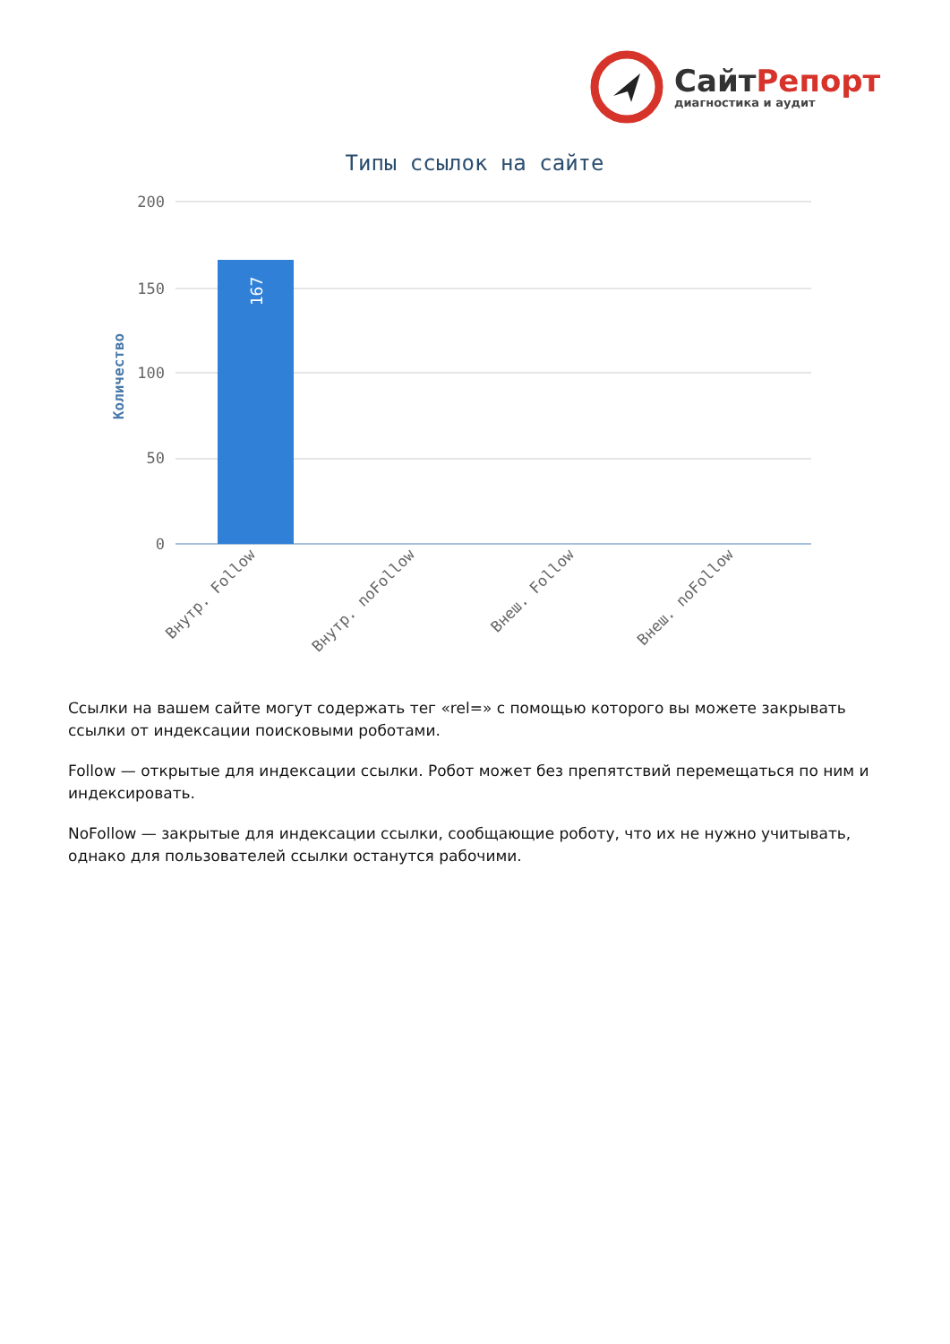СайтРепорт
диагностика и аудит
Типы ссылок на сайте
200
150
100
50
0
Количество
167
Внутр. Follow
Внутр. noFollow
Внеш. Follow
Внеш. noFollow
Ссылки на вашем сайте могут содержать тег «rel=» с помощью которого вы можете закрывать ссылки от индексации поисковыми роботами.
Follow — открытые для индексации ссылки. Робот может без препятствий перемещаться по ним и индексировать.
NoFollow — закрытые для индексации ссылки, сообщающие роботу, что их не нужно учитывать, однако для пользователей ссылки останутся рабочими.